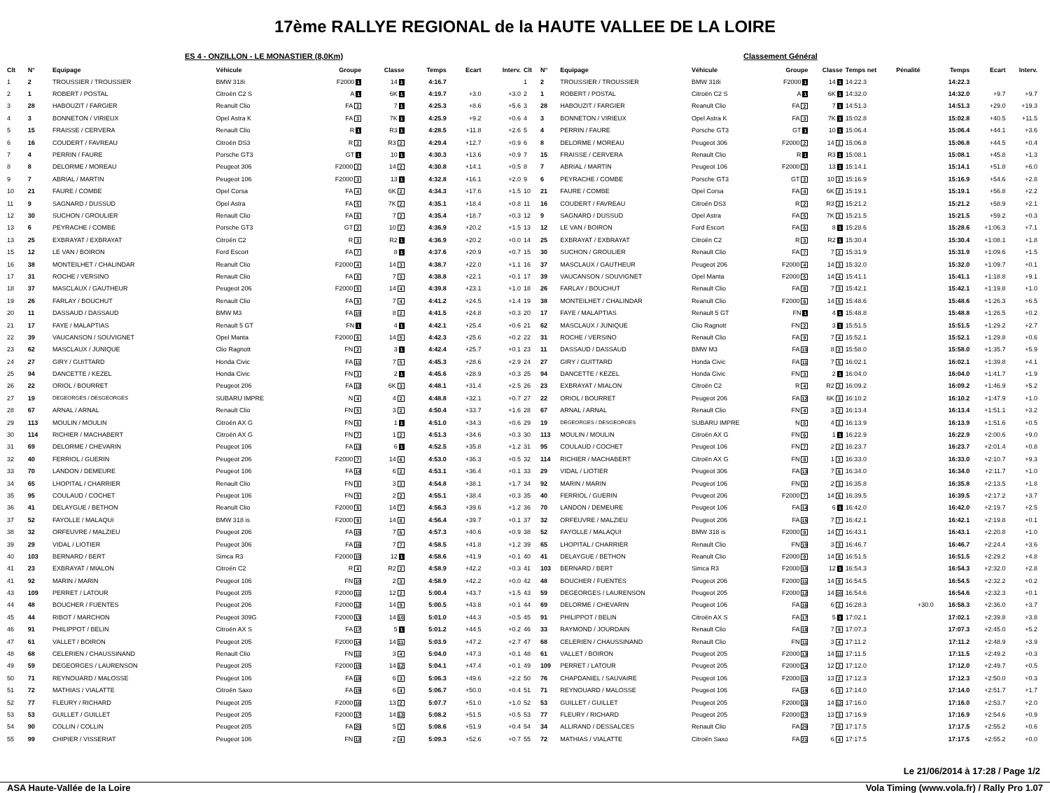17ème RALLYE REGIONAL de la HAUTE VALLEE DE LA LOIRE
ES 4 - ONZILLON - LE MONASTIER (8,0Km)
| Clt | N° | Equipage | Véhicule | Groupe | Classe | Temps | Ecart | Interv. |
| --- | --- | --- | --- | --- | --- | --- | --- | --- |
| 1 | 2 | TROUSSIER / TROUSSIER | BMW 318i | F2000 1 | 14 1 | 4:16.7 | | |
| 2 | 1 | ROBERT / POSTAL | Citroën C2 S | A 1 | 6K 1 | 4:19.7 | +3.0 | +3.0 |
| 3 | 28 | HABOUZIT / FARGIER | Reanult Clio | FA 2 | 7 1 | 4:25.3 | +8.6 | +5.6 |
| 4 | 3 | BONNETON / VIRIEUX | Opel Astra K | FA 3 | 7K 1 | 4:25.9 | +9.2 | +0.6 |
| 5 | 15 | FRAISSE / CERVERA | Renault Clio | R 1 | R3 1 | 4:28.5 | +11.8 | +2.6 |
| 6 | 16 | COUDERT / FAVREAU | Citroën DS3 | R 2 | R3 2 | 4:29.4 | +12.7 | +0.9 |
| 7 | 4 | PERRIN / FAURE | Porsche GT3 | GT 1 | 10 1 | 4:30.3 | +13.6 | +0.9 |
| 8 | 8 | DELORME / MOREAU | Peugeot 306 | F2000 2 | 14 2 | 4:30.8 | +14.1 | +0.5 |
| 9 | 7 | ABRIAL / MARTIN | Peugeot 106 | F2000 3 | 13 1 | 4:32.8 | +16.1 | +2.0 |
| 10 | 21 | FAURE / COMBE | Opel Corsa | FA 4 | 6K 2 | 4:34.3 | +17.6 | +1.5 |
| 11 | 9 | SAGNARD / DUSSUD | Opel Astra | FA 5 | 7K 2 | 4:35.1 | +18.4 | +0.8 |
| 12 | 30 | SUCHON / GROULIER | Renault Clio | FA 6 | 7 2 | 4:35.4 | +18.7 | +0.3 |
| 13 | 6 | PEYRACHE / COMBE | Porsche GT3 | GT 2 | 10 2 | 4:36.9 | +20.2 | +1.5 |
| 13 | 25 | EXBRAYAT / EXBRAYAT | Citroën C2 | R 3 | R2 1 | 4:36.9 | +20.2 | +0.0 |
| 15 | 12 | LE VAN / BOIRON | Ford Escort | FA 7 | 8 1 | 4:37.6 | +20.9 | +0.7 |
| 16 | 38 | MONTEILHET / CHALINDAR | Reanult Clio | F2000 4 | 14 3 | 4:38.7 | +22.0 | +1.1 |
| 17 | 31 | ROCHE / VERSINO | Renault Clio | FA 8 | 7 3 | 4:38.8 | +22.1 | +0.1 |
| 18 | 37 | MASCLAUX / GAUTHEUR | Peugeot 206 | F2000 5 | 14 4 | 4:39.8 | +23.1 | +1.0 |
| 19 | 26 | FARLAY / BOUCHUT | Renault Clio | FA 9 | 7 4 | 4:41.2 | +24.5 | +1.4 |
| 20 | 11 | DASSAUD / DASSAUD | BMW M3 | FA 10 | 8 2 | 4:41.5 | +24.8 | +0.3 |
| 21 | 17 | FAYE / MALAPTIAS | Renault 5 GT | FN 1 | 4 1 | 4:42.1 | +25.4 | +0.6 |
| 22 | 39 | VAUCANSON / SOUVIGNET | Opel Manta | F2000 6 | 14 5 | 4:42.3 | +25.6 | +0.2 |
| 23 | 62 | MASCLAUX / JUNIQUE | Clio Ragnott | FN 2 | 3 1 | 4:42.4 | +25.7 | +0.1 |
| 24 | 27 | GIRY / GUITTARD | Honda Civic | FA 11 | 7 5 | 4:45.3 | +28.6 | +2.9 |
| 25 | 94 | DANCETTE / KEZEL | Honda Civic | FN 3 | 2 1 | 4:45.6 | +28.9 | +0.3 |
| 26 | 22 | ORIOL / BOURRET | Peugeot 206 | FA 12 | 6K 3 | 4:48.1 | +31.4 | +2.5 |
| 27 | 19 | DEGEORGES / DESGEORGES | SUBARU IMPRE | N 4 | 4 2 | 4:48.8 | +32.1 | +0.7 |
| 28 | 67 | ARNAL / ARNAL | Renault Clio | FN 5 | 3 2 | 4:50.4 | +33.7 | +1.6 |
| 29 | 113 | MOULIN / MOULIN | Citroën AX G | FN 6 | 1 1 | 4:51.0 | +34.3 | +0.6 |
| 30 | 114 | RICHIER / MACHABERT | Citroën AX G | FN 7 | 1 2 | 4:51.3 | +34.6 | +0.3 |
| 31 | 69 | DELORME / CHEVARIN | Peugeot 106 | FA 13 | 6 1 | 4:52.5 | +35.8 | +1.2 |
| 32 | 40 | FERRIOL / GUERIN | Peugeot 206 | F2000 7 | 14 6 | 4:53.0 | +36.3 | +0.5 |
| 33 | 70 | LANDON / DEMEURE | Peugeot 106 | FA 14 | 6 2 | 4:53.1 | +36.4 | +0.1 |
| 34 | 65 | LHOPITAL / CHARRIER | Renault Clio | FN 8 | 3 3 | 4:54.8 | +38.1 | +1.7 |
| 35 | 95 | COULAUD / COCHET | Peugeot 106 | FN 9 | 2 2 | 4:55.1 | +38.4 | +0.3 |
| 36 | 41 | DELAYGUE / BETHON | Reanult Clio | F2000 8 | 14 7 | 4:56.3 | +39.6 | +1.2 |
| 37 | 52 | FAYOLLE / MALAQUI | BMW 318 is | F2000 9 | 14 8 | 4:56.4 | +39.7 | +0.1 |
| 38 | 32 | ORFEUVRE / MALZIEU | Peugeot 206 | FA 15 | 7 6 | 4:57.3 | +40.6 | +0.9 |
| 39 | 29 | VIDAL / LIOTIER | Peugeot 306 | FA 16 | 7 7 | 4:58.5 | +41.8 | +1.2 |
| 40 | 103 | BERNARD / BERT | Simca R3 | F2000 10 | 12 1 | 4:58.6 | +41.9 | +0.1 |
| 41 | 23 | EXBRAYAT / MIALON | Citroën C2 | R 4 | R2 2 | 4:58.9 | +42.2 | +0.3 |
| 41 | 92 | MARIN / MARIN | Peugeot 106 | FN 10 | 2 3 | 4:58.9 | +42.2 | +0.0 |
| 43 | 109 | PERRET / LATOUR | Peugeot 205 | F2000 11 | 12 2 | 5:00.4 | +43.7 | +1.5 |
| 44 | 48 | BOUCHER / FUENTES | Peugeot 206 | F2000 12 | 14 9 | 5:00.5 | +43.8 | +0.1 |
| 45 | 44 | RIBOT / MARCHON | Peugeot 309G | F2000 13 | 14 10 | 5:01.0 | +44.3 | +0.5 |
| 46 | 91 | PHILIPPOT / BELIN | Citroën AX S | FA 17 | 5 1 | 5:01.2 | +44.5 | +0.2 |
| 47 | 61 | VALLET / BOIRON | Peugeot 205 | F2000 14 | 14 11 | 5:03.9 | +47.2 | +2.7 |
| 48 | 68 | CELERIEN / CHAUSSINAND | Renault Clio | FN 11 | 3 4 | 5:04.0 | +47.3 | +0.1 |
| 49 | 59 | DEGEORGES / LAURENSON | Peugeot 205 | F2000 15 | 14 12 | 5:04.1 | +47.4 | +0.1 |
| 50 | 71 | REYNOUARD / MALOSSE | Peugeot 106 | FA 18 | 6 3 | 5:06.3 | +49.6 | +2.2 |
| 51 | 72 | MATHIAS / VIALATTE | Citroën Saxo | FA 19 | 6 4 | 5:06.7 | +50.0 | +0.4 |
| 52 | 77 | FLEURY / RICHARD | Peugeot 205 | F2000 16 | 13 2 | 5:07.7 | +51.0 | +1.0 |
| 53 | 53 | GUILLET / GUILLET | Peugeot 205 | F2000 17 | 14 13 | 5:08.2 | +51.5 | +0.5 |
| 54 | 90 | COLLIN / COLLIN | Peugeot 205 | FA 20 | 5 2 | 5:08.6 | +51.9 | +0.4 |
| 55 | 99 | CHIPIER / VISSERIAT | Peugeot 106 | FN 12 | 2 4 | 5:09.3 | +52.6 | +0.7 |
Classement Général
| Clt | N° | Equipage | Véhicule | Groupe | Classe | Temps net | Pénalité | Temps | Ecart | Interv. |
| --- | --- | --- | --- | --- | --- | --- | --- | --- | --- | --- |
| 1 | 2 | TROUSSIER / TROUSSIER | BMW 318i | F2000 1 | 14 1 | 14:22.3 | | 14:22.3 | | |
| 2 | 1 | ROBERT / POSTAL | Citroën C2 S | A 1 | 6K 1 | 14:32.0 | | 14:32.0 | +9.7 | +9.7 |
| 3 | 28 | HABOUZIT / FARGIER | Reanult Clio | FA 2 | 7 1 | 14:51.3 | | 14:51.3 | +29.0 | +19.3 |
| 4 | 3 | BONNETON / VIRIEUX | Opel Astra K | FA 3 | 7K 1 | 15:02.8 | | 15:02.8 | +40.5 | +11.5 |
| 5 | 4 | PERRIN / FAURE | Porsche GT3 | GT 1 | 10 1 | 15:06.4 | | 15:06.4 | +44.1 | +3.6 |
| 6 | 8 | DELORME / MOREAU | Peugeot 306 | F2000 2 | 14 2 | 15:06.8 | | 15:06.8 | +44.5 | +0.4 |
| 7 | 15 | FRAISSE / CERVERA | Renault Clio | R 1 | R3 1 | 15:08.1 | | 15:08.1 | +45.8 | +1.3 |
| 8 | 7 | ABRIAL / MARTIN | Peugeot 106 | F2000 3 | 13 1 | 15:14.1 | | 15:14.1 | +51.8 | +6.0 |
| 9 | 6 | PEYRACHE / COMBE | Porsche GT3 | GT 2 | 10 2 | 15:16.9 | | 15:16.9 | +54.6 | +2.8 |
| 10 | 21 | FAURE / COMBE | Opel Corsa | FA 4 | 6K 2 | 15:19.1 | | 15:19.1 | +56.8 | +2.2 |
| 11 | 16 | COUDERT / FAVREAU | Citroën DS3 | R 2 | R3 2 | 15:21.2 | | 15:21.2 | +58.9 | +2.1 |
| 12 | 9 | SAGNARD / DUSSUD | Opel Astra | FA 5 | 7K 2 | 15:21.5 | | 15:21.5 | +59.2 | +0.3 |
| 13 | 12 | LE VAN / BOIRON | Ford Escort | FA 6 | 8 1 | 15:28.6 | | 15:28.6 | +1:06.3 | +7.1 |
| 14 | 25 | EXBRAYAT / EXBRAYAT | Citroën C2 | R 3 | R2 1 | 15:30.4 | | 15:30.4 | +1:08.1 | +1.8 |
| 15 | 30 | SUCHON / GROULIER | Renault Clio | FA 7 | 7 2 | 15:31.9 | | 15:31.9 | +1:09.6 | +1.5 |
| 16 | 37 | MASCLAUX / GAUTHEUR | Peugeot 206 | F2000 4 | 14 3 | 15:32.0 | | 15:32.0 | +1:09.7 | +0.1 |
| 17 | 39 | VAUCANSON / SOUVIGNET | Opel Manta | F2000 5 | 14 4 | 15:41.1 | | 15:41.1 | +1:18.8 | +9.1 |
| 18 | 26 | FARLAY / BOUCHUT | Renault Clio | FA 8 | 7 3 | 15:42.1 | | 15:42.1 | +1:19.8 | +1.0 |
| 19 | 38 | MONTEILHET / CHALINDAR | Reanult Clio | F2000 6 | 14 5 | 15:48.6 | | 15:48.6 | +1:26.3 | +6.5 |
| 20 | 17 | FAYE / MALAPTIAS | Renault 5 GT | FN 1 | 4 1 | 15:48.8 | | 15:48.8 | +1:26.5 | +0.2 |
| 21 | 62 | MASCLAUX / JUNIQUE | Clio Ragnott | FN 2 | 3 1 | 15:51.5 | | 15:51.5 | +1:29.2 | +2.7 |
| 22 | 31 | ROCHE / VERSINO | Renault Clio | FA 9 | 7 4 | 15:52.1 | | 15:52.1 | +1:29.8 | +0.6 |
| 23 | 11 | DASSAUD / DASSAUD | BMW M3 | FA 10 | 8 2 | 15:58.0 | | 15:58.0 | +1:35.7 | +5.9 |
| 24 | 27 | GIRY / GUITTARD | Honda Civic | FA 11 | 7 5 | 16:02.1 | | 16:02.1 | +1:39.8 | +4.1 |
| 25 | 94 | DANCETTE / KEZEL | Honda Civic | FN 3 | 2 1 | 16:04.0 | | 16:04.0 | +1:41.7 | +1.9 |
| 26 | 23 | EXBRAYAT / MIALON | Citroën C2 | R 4 | R2 2 | 16:09.2 | | 16:09.2 | +1:46.9 | +5.2 |
| 27 | 22 | ORIOL / BOURRET | Peugeot 206 | FA 12 | 6K 3 | 16:10.2 | | 16:10.2 | +1:47.9 | +1.0 |
| 28 | 67 | ARNAL / ARNAL | Renault Clio | FN 4 | 3 2 | 16:13.4 | | 16:13.4 | +1:51.1 | +3.2 |
| 29 | 19 | DEGEORGES / DESGEORGES | SUBARU IMPRE | N 5 | 4 2 | 16:13.9 | | 16:13.9 | +1:51.6 | +0.5 |
| 30 | 113 | MOULIN / MOULIN | Citroën AX G | FN 6 | 1 1 | 16:22.9 | | 16:22.9 | +2:00.6 | +9.0 |
| 31 | 95 | COULAUD / COCHET | Peugeot 106 | FN 7 | 2 2 | 16:23.7 | | 16:23.7 | +2:01.4 | +0.8 |
| 32 | 114 | RICHIER / MACHABERT | Citroën AX G | FN 8 | 1 2 | 16:33.0 | | 16:33.0 | +2:10.7 | +9.3 |
| 33 | 29 | VIDAL / LIOTIER | Peugeot 306 | FA 13 | 7 6 | 16:34.0 | | 16:34.0 | +2:11.7 | +1.0 |
| 34 | 92 | MARIN / MARIN | Peugeot 106 | FN 9 | 2 3 | 16:35.8 | | 16:35.8 | +2:13.5 | +1.8 |
| 35 | 40 | FERRIOL / GUERIN | Peugeot 206 | F2000 7 | 14 6 | 16:39.5 | | 16:39.5 | +2:17.2 | +3.7 |
| 36 | 70 | LANDON / DEMEURE | Peugeot 106 | FA 14 | 6 1 | 16:42.0 | | 16:42.0 | +2:19.7 | +2.5 |
| 37 | 32 | ORFEUVRE / MALZIEU | Peugeot 206 | FA 15 | 7 7 | 16:42.1 | | 16:42.1 | +2:19.8 | +0.1 |
| 38 | 52 | FAYOLLE / MALAQUI | BMW 318 is | F2000 8 | 14 7 | 16:43.1 | | 16:43.1 | +2:20.8 | +1.0 |
| 39 | 65 | LHOPITAL / CHARRIER | Renault Clio | FN 10 | 3 3 | 16:46.7 | | 16:46.7 | +2:24.4 | +3.6 |
| 40 | 41 | DELAYGUE / BETHON | Reanult Clio | F2000 9 | 14 8 | 16:51.5 | | 16:51.5 | +2:29.2 | +4.8 |
| 41 | 103 | BERNARD / BERT | Simca R3 | F2000 10 | 12 1 | 16:54.3 | | 16:54.3 | +2:32.0 | +2.8 |
| 42 | 48 | BOUCHER / FUENTES | Peugeot 206 | F2000 11 | 14 9 | 16:54.5 | | 16:54.5 | +2:32.2 | +0.2 |
| 43 | 59 | DEGEORGES / LAURENSON | Peugeot 205 | F2000 12 | 14 10 | 16:54.6 | | 16:54.6 | +2:32.3 | +0.1 |
| 44 | 69 | DELORME / CHEVARIN | Peugeot 106 | FA 16 | 6 2 | 16:28.3 | +30.0 | 16:58.3 | +2:36.0 | +3.7 |
| 45 | 91 | PHILIPPOT / BELIN | Citroën AX S | FA 17 | 5 1 | 17:02.1 | | 17:02.1 | +2:39.8 | +3.8 |
| 46 | 33 | RAYMOND / JOURDAIN | Renault Clio | FA 18 | 7 8 | 17:07.3 | | 17:07.3 | +2:45.0 | +5.2 |
| 47 | 68 | CELERIEN / CHAUSSINAND | Renault Clio | FN 11 | 3 4 | 17:11.2 | | 17:11.2 | +2:48.9 | +3.9 |
| 48 | 61 | VALLET / BOIRON | Peugeot 205 | F2000 13 | 14 11 | 17:11.5 | | 17:11.5 | +2:49.2 | +0.3 |
| 49 | 109 | PERRET / LATOUR | Peugeot 205 | F2000 14 | 12 2 | 17:12.0 | | 17:12.0 | +2:49.7 | +0.5 |
| 50 | 76 | CHAPDANIEL / SAUVAIRE | Peugeot 106 | F2000 15 | 13 2 | 17:12.3 | | 17:12.3 | +2:50.0 | +0.3 |
| 51 | 71 | REYNOUARD / MALOSSE | Peugeot 106 | FA 19 | 6 3 | 17:14.0 | | 17:14.0 | +2:51.7 | +1.7 |
| 52 | 53 | GUILLET / GUILLET | Peugeot 205 | F2000 16 | 14 12 | 17:16.0 | | 17:16.0 | +2:53.7 | +2.0 |
| 53 | 77 | FLEURY / RICHARD | Peugeot 205 | F2000 17 | 13 3 | 17:16.9 | | 17:16.9 | +2:54.6 | +0.9 |
| 54 | 34 | ALLIRAND / DESSALCES | Renault Clio | FA 20 | 7 9 | 17:17.5 | | 17:17.5 | +2:55.2 | +0.6 |
| 55 | 72 | MATHIAS / VIALATTE | Citroën Saxo | FA 21 | 6 4 | 17:17.5 | | 17:17.5 | +2:55.2 | +0.0 |
Le 21/06/2014 à 17:28 / Page 1/2
ASA Haute-Vallée de la Loire Vola Timing (www.vola.fr) / Rally Pro 1.07